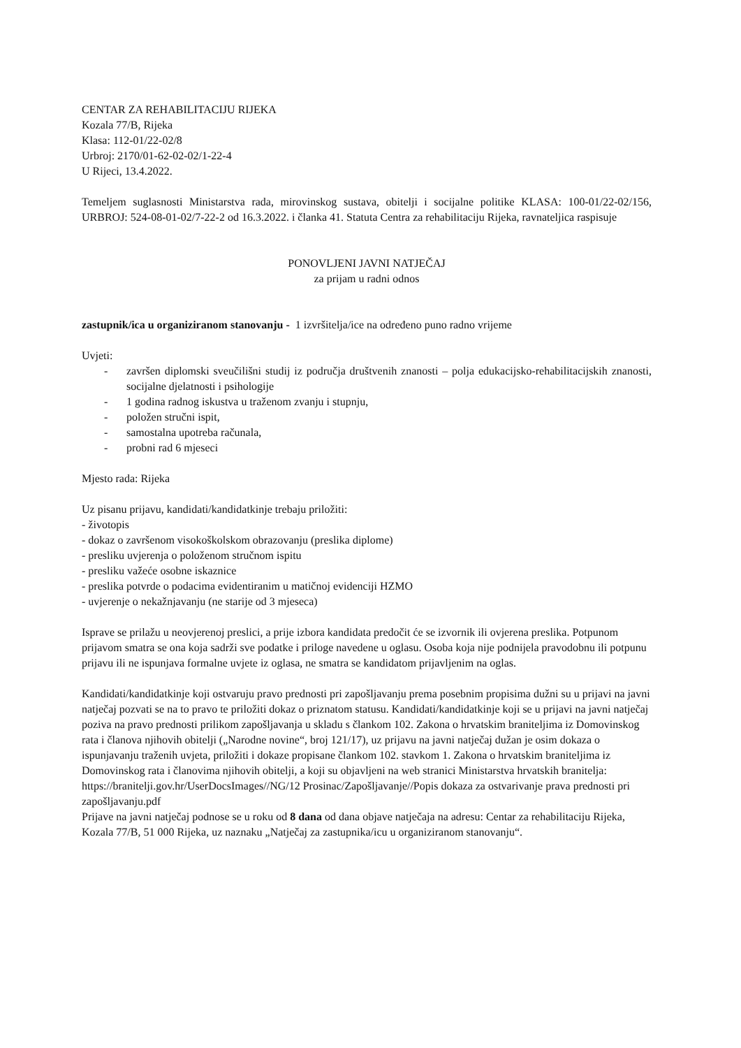CENTAR ZA REHABILITACIJU RIJEKA
Kozala 77/B, Rijeka
Klasa: 112-01/22-02/8
Urbroj: 2170/01-62-02-02/1-22-4
U Rijeci, 13.4.2022.
Temeljem suglasnosti Ministarstva rada, mirovinskog sustava, obitelji i socijalne politike KLASA: 100-01/22-02/156, URBROJ: 524-08-01-02/7-22-2 od 16.3.2022. i članka 41. Statuta Centra za rehabilitaciju Rijeka, ravnateljica raspisuje
PONOVLJENI JAVNI NATJEČAJ
za prijam u radni odnos
zastupnik/ica u organiziranom stanovanju - 1 izvršitelja/ice na određeno puno radno vrijeme
Uvjeti:
- završen diplomski sveučilišni studij iz područja društvenih znanosti – polja edukacijsko-rehabilitacijskih znanosti, socijalne djelatnosti i psihologije
- 1 godina radnog iskustva u traženom zvanju i stupnju,
- položen stručni ispit,
- samostalna upotreba računala,
- probni rad 6 mjeseci
Mjesto rada: Rijeka
Uz pisanu prijavu, kandidati/kandidatkinje trebaju priložiti:
- životopis
- dokaz o završenom visokoškolskom obrazovanju (preslika diplome)
- presliku uvjerenja o položenom stručnom ispitu
- presliku važeće osobne iskaznice
- preslika potvrde o podacima evidentiranim u matičnoj evidenciji HZMO
- uvjerenje o nekažnjavanju (ne starije od 3 mjeseca)
Isprave se prilažu u neovjerenoj preslici, a prije izbora kandidata predočit će se izvornik ili ovjerena preslika. Potpunom prijavom smatra se ona koja sadrži sve podatke i priloge navedene u oglasu. Osoba koja nije podnijela pravodobnu ili potpunu prijavu ili ne ispunjava formalne uvjete iz oglasa, ne smatra se kandidatom prijavljenim na oglas.
Kandidati/kandidatkinje koji ostvaruju pravo prednosti pri zapošljavanju prema posebnim propisima dužni su u prijavi na javni natječaj pozvati se na to pravo te priložiti dokaz o priznatom statusu. Kandidati/kandidatkinje koji se u prijavi na javni natječaj poziva na pravo prednosti prilikom zapošljavanja u skladu s člankom 102. Zakona o hrvatskim braniteljima iz Domovinskog rata i članova njihovih obitelji („Narodne novine“, broj 121/17), uz prijavu na javni natječaj dužan je osim dokaza o ispunjavanju traženih uvjeta, priložiti i dokaze propisane člankom 102. stavkom 1. Zakona o hrvatskim braniteljima iz Domovinskog rata i članovima njihovih obitelji, a koji su objavljeni na web stranici Ministarstva hrvatskih branitelja: https://branitelji.gov.hr/UserDocsImages//NG/12 Prosinac/Zapošljavanje//Popis dokaza za ostvarivanje prava prednosti pri zapošljavanju.pdf
Prijave na javni natječaj podnose se u roku od 8 dana od dana objave natječaja na adresu: Centar za rehabilitaciju Rijeka, Kozala 77/B, 51 000 Rijeka, uz naznaku „Natječaj za zastupnika/icu u organiziranom stanovanju“.